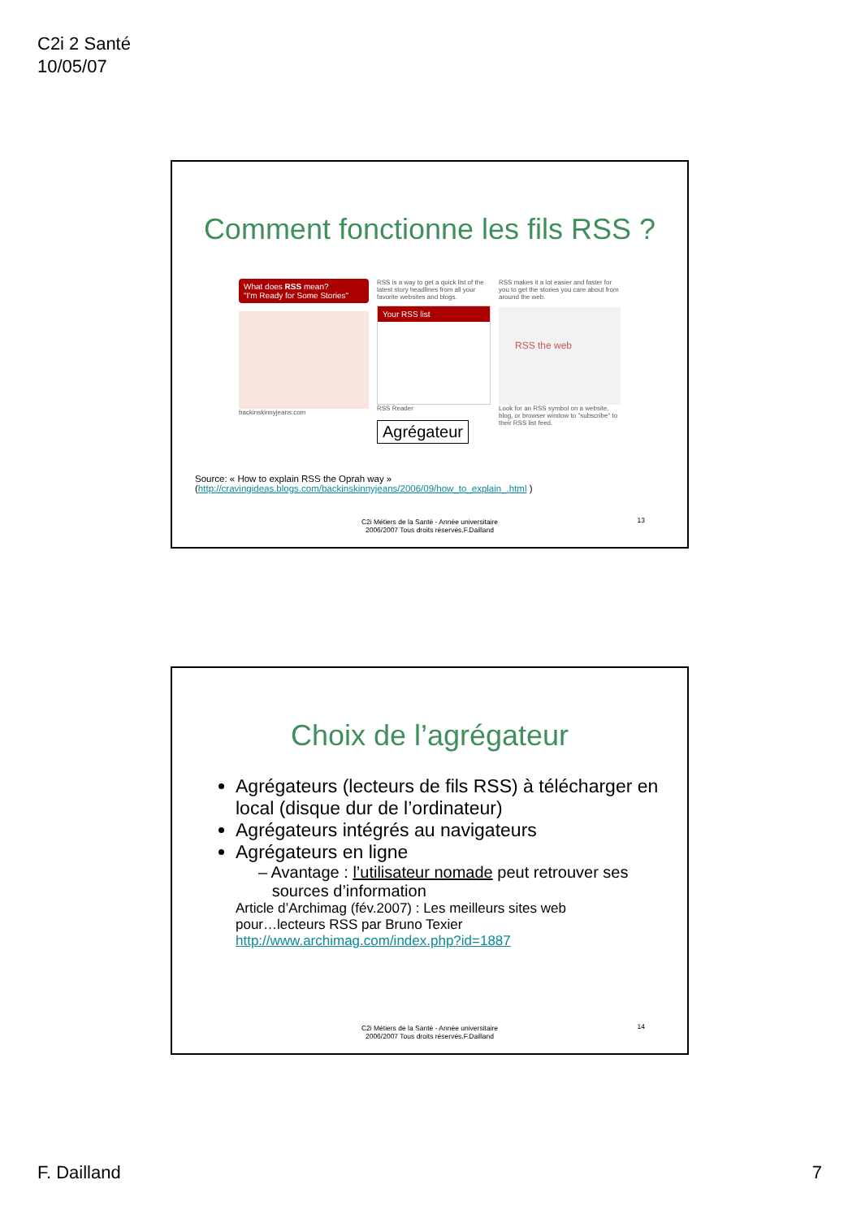C2i 2 Santé
10/05/07
Comment fonctionne les fils RSS ?
What does RSS mean?
"I'm Ready for Some Stories"
backinskinnyjeans.com
RSS is a way to get a quick list of the latest story headlines from all your favorite websites and blogs.
Your RSS list
RSS Reader
Agrégateur
RSS makes it a lot easier and faster for you to get the stories you care about from around the web.
RSS the web
Look for an RSS symbol on a website, blog, or browser window to "subscribe" to their RSS list feed.
Source: « How to explain RSS the Oprah way »
(http://cravingideas.blogs.com/backinskinnyjeans/2006/09/how_to_explain_.html )
C2i Métiers de la Santé - Année universitaire
2006/2007 Tous droits réservés.F.Dailland
13
Choix de l’agrégateur
Agrégateurs (lecteurs de fils RSS) à télécharger en local (disque dur de l’ordinateur)
Agrégateurs intégrés au navigateurs
Agrégateurs en ligne
– Avantage : l’utilisateur nomade peut retrouver ses
sources d’information
Article d’Archimag (fév.2007) : Les meilleurs sites web
pour…lecteurs RSS par Bruno Texier
http://www.archimag.com/index.php?id=1887
C2i Métiers de la Santé - Année universitaire
2006/2007 Tous droits réservés.F.Dailland
14
F. Dailland 7